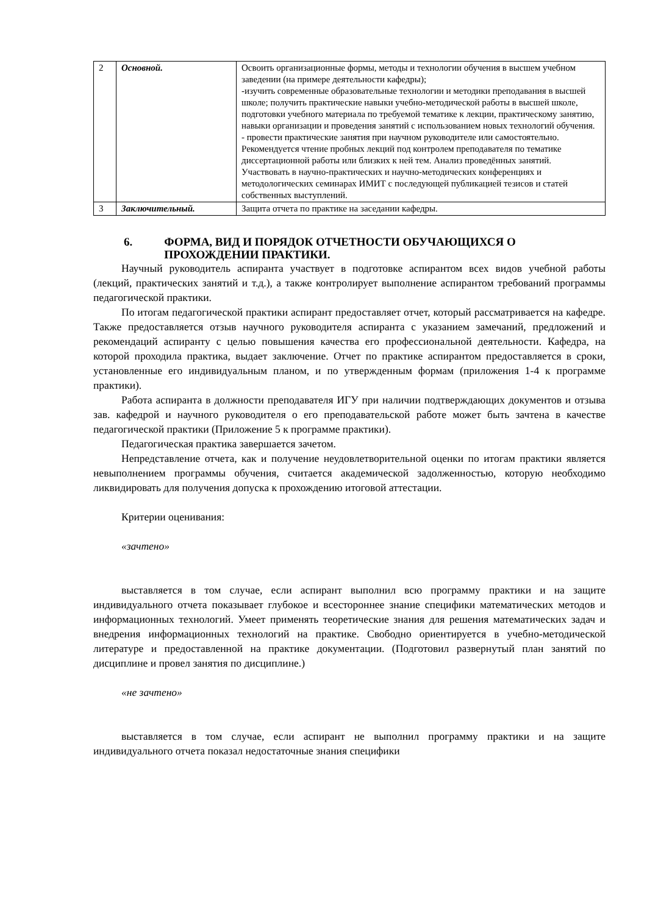| 2 | Основной. | Освоить организационные формы, методы и технологии обучения в высшем учебном заведении (на примере деятельности кафедры); -изучить современные образовательные технологии и методики преподавания в высшей школе; получить практические навыки учебно-методической работы в высшей школе, подготовки учебного материала по требуемой тематике к лекции, практическому занятию, навыки организации и проведения занятий с использованием новых технологий обучения. - провести практические занятия при научном руководителе или самостоятельно. Рекомендуется чтение пробных лекций под контролем преподавателя по тематике диссертационной работы или близких к ней тем. Анализ проведённых занятий. Участвовать в научно-практических и научно-методических конференциях и методологических семинарах ИМИТ с последующей публикацией тезисов и статей собственных выступлений. |
| 3 | Заключительный. | Защита отчета по практике на заседании кафедры. |
6. ФОРМА, ВИД И ПОРЯДОК ОТЧЕТНОСТИ ОБУЧАЮЩИХСЯ О ПРОХОЖДЕНИИ ПРАКТИКИ.
Научный руководитель аспиранта участвует в подготовке аспирантом всех видов учебной работы (лекций, практических занятий и т.д.), а также контролирует выполнение аспирантом требований программы педагогической практики.
По итогам педагогической практики аспирант предоставляет отчет, который рассматривается на кафедре. Также предоставляется отзыв научного руководителя аспиранта с указанием замечаний, предложений и рекомендаций аспиранту с целью повышения качества его профессиональной деятельности. Кафедра, на которой проходила практика, выдает заключение. Отчет по практике аспирантом предоставляется в сроки, установленные его индивидуальным планом, и по утвержденным формам (приложения 1-4 к программе практики).
Работа аспиранта в должности преподавателя ИГУ при наличии подтверждающих документов и отзыва зав. кафедрой и научного руководителя о его преподавательской работе может быть зачтена в качестве педагогической практики (Приложение 5 к программе практики).
Педагогическая практика завершается зачетом.
Непредставление отчета, как и получение неудовлетворительной оценки по итогам практики является невыполнением программы обучения, считается академической задолженностью, которую необходимо ликвидировать для получения допуска к прохождению итоговой аттестации.
Критерии оценивания:
«зачтено»
выставляется в том случае, если аспирант выполнил всю программу практики и на защите индивидуального отчета показывает глубокое и всестороннее знание специфики математических методов и информационных технологий. Умеет применять теоретические знания для решения математических задач и внедрения информационных технологий на практике. Свободно ориентируется в учебно-методической литературе и предоставленной на практике документации. (Подготовил развернутый план занятий по дисциплине и провел занятия по дисциплине.)
«не зачтено»
выставляется в том случае, если аспирант не выполнил программу практики и на защите индивидуального отчета показал недостаточные знания специфики